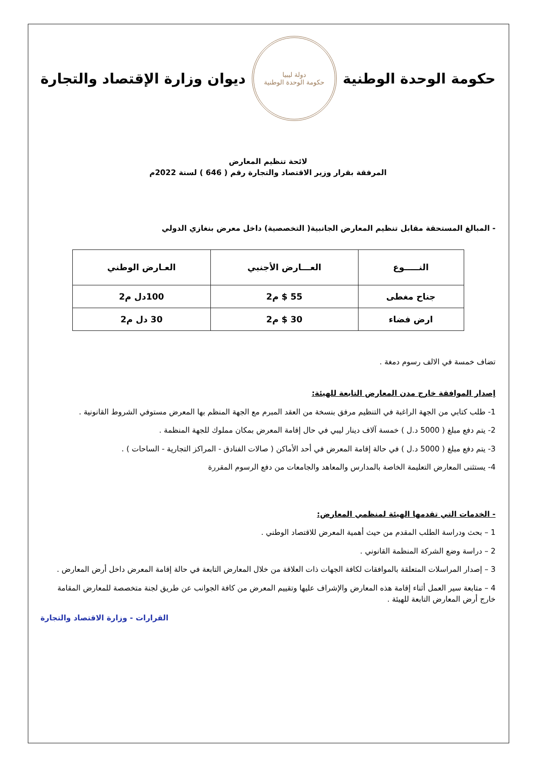حكومة الوحدة الوطنية
دولة ليبيا
حكومة الوحدة الوطنية
ديوان وزارة الإقتصاد والتجارة
لائحة تنظيم المعارض
المرفقة بقرار وزير الاقتصاد والتجارة رقم ( 646 ) لسنة 2022م
- المبالغ المستحقة مقابل تنظيم المعارض الجانبية( التخصصية) داخل معرض بنغازي الدولي
| النـــــوع | العـــارض الأجنبي | العـارض الوطني |
| --- | --- | --- |
| جناح مغطى | 55 $ م2 | 100دل م2 |
| ارض فضاء | 30 $ م2 | 30 دل م2 |
تضاف خمسة في الالف رسوم دمغة .
إصدار الموافقة خارج مدن المعارض التابعة للهيئة:
1- طلب كتابي من الجهة الراغبة في التنظيم مرفق بنسخة من العقد المبرم مع الجهة المنظم بها المعرض مستوفي الشروط القانونية .
2- يتم دفع مبلغ ( 5000 د.ل ) خمسة آلاف دينار ليبي في حال إقامة المعرض بمكان مملوك للجهة المنظمة .
3- يتم دفع مبلغ ( 5000 د.ل ) في حالة إقامة المعرض في أحد الأماكن ( صالات الفنادق - المراكز التجارية - الساحات ) .
4- يستثنى المعارض التعليمة الخاصة بالمدارس والمعاهد والجامعات من دفع الرسوم المقررة
- الخدمات التي تقدمها الهيئة لمنظمي المعارض:
1 – بحث ودراسة الطلب المقدم من حيث أهمية المعرض للاقتصاد الوطني .
2 – دراسة وضع الشركة المنظمة القانوني .
3 – إصدار المراسلات المتعلقة بالموافقات لكافة الجهات ذات العلاقة من خلال المعارض التابعة في حالة إقامة المعرض داخل أرض المعارض .
4 – متابعة سير العمل أثناء إقامة هذه المعارض والإشراف عليها وتقييم المعرض من كافة الجوانب عن طريق لجنة متخصصة للمعارض المقامة خارج أرض المعارض التابعة للهيئة .
القرارات - وزارة الاقتصاد والتجارة